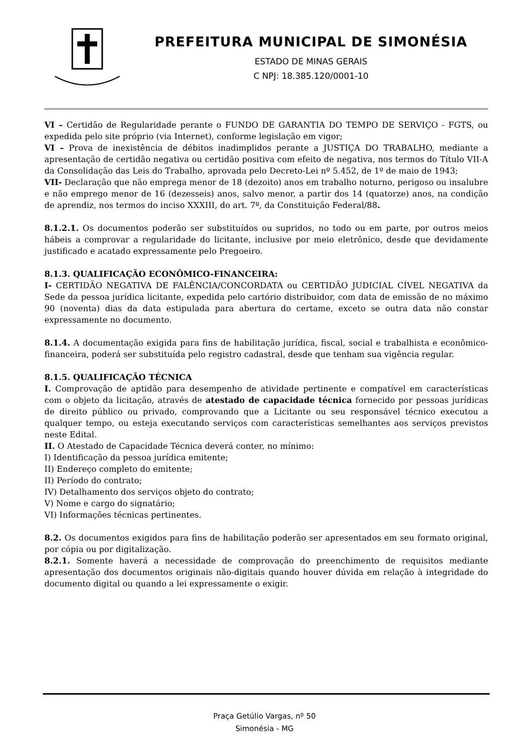PREFEITURA MUNICIPAL DE SIMONÉSIA
ESTADO DE MINAS GERAIS
C NPJ: 18.385.120/0001-10
VI – Certidão de Regularidade perante o FUNDO DE GARANTIA DO TEMPO DE SERVIÇO - FGTS, ou expedida pelo site próprio (via Internet), conforme legislação em vigor;
VI – Prova de inexistência de débitos inadimplidos perante a JUSTIÇA DO TRABALHO, mediante a apresentação de certidão negativa ou certidão positiva com efeito de negativa, nos termos do Título VII-A da Consolidação das Leis do Trabalho, aprovada pelo Decreto-Lei nº 5.452, de 1º de maio de 1943;
VII- Declaração que não emprega menor de 18 (dezoito) anos em trabalho noturno, perigoso ou insalubre e não emprego menor de 16 (dezesseis) anos, salvo menor, a partir dos 14 (quatorze) anos, na condição de aprendiz, nos termos do inciso XXXIII, do art. 7º, da Constituição Federal/88.
8.1.2.1. Os documentos poderão ser substituídos ou supridos, no todo ou em parte, por outros meios hábeis a comprovar a regularidade do licitante, inclusive por meio eletrônico, desde que devidamente justificado e acatado expressamente pelo Pregoeiro.
8.1.3. QUALIFICAÇÃO ECONÔMICO-FINANCEIRA:
I- CERTIDÃO NEGATIVA DE FALÊNCIA/CONCORDATA ou CERTIDÃO JUDICIAL CÍVEL NEGATIVA da Sede da pessoa jurídica licitante, expedida pelo cartório distribuidor, com data de emissão de no máximo 90 (noventa) dias da data estipulada para abertura do certame, exceto se outra data não constar expressamente no documento.
8.1.4. A documentação exigida para fins de habilitação jurídica, fiscal, social e trabalhista e econômico-financeira, poderá ser substituída pelo registro cadastral, desde que tenham sua vigência regular.
8.1.5. QUALIFICAÇÃO TÉCNICA
I. Comprovação de aptidão para desempenho de atividade pertinente e compatível em características com o objeto da licitação, através de atestado de capacidade técnica fornecido por pessoas jurídicas de direito público ou privado, comprovando que a Licitante ou seu responsável técnico executou a qualquer tempo, ou esteja executando serviços com características semelhantes aos serviços previstos neste Edital.
II. O Atestado de Capacidade Técnica deverá conter, no mínimo:
I) Identificação da pessoa jurídica emitente;
II) Endereço completo do emitente;
II) Período do contrato;
IV) Detalhamento dos serviços objeto do contrato;
V) Nome e cargo do signatário;
VI) Informações técnicas pertinentes.
8.2. Os documentos exigidos para fins de habilitação poderão ser apresentados em seu formato original, por cópia ou por digitalização.
8.2.1. Somente haverá a necessidade de comprovação do preenchimento de requisitos mediante apresentação dos documentos originais não-digitais quando houver dúvida em relação à integridade do documento digital ou quando a lei expressamente o exigir.
Praça Getúlio Vargas, nº 50
Simonésia - MG